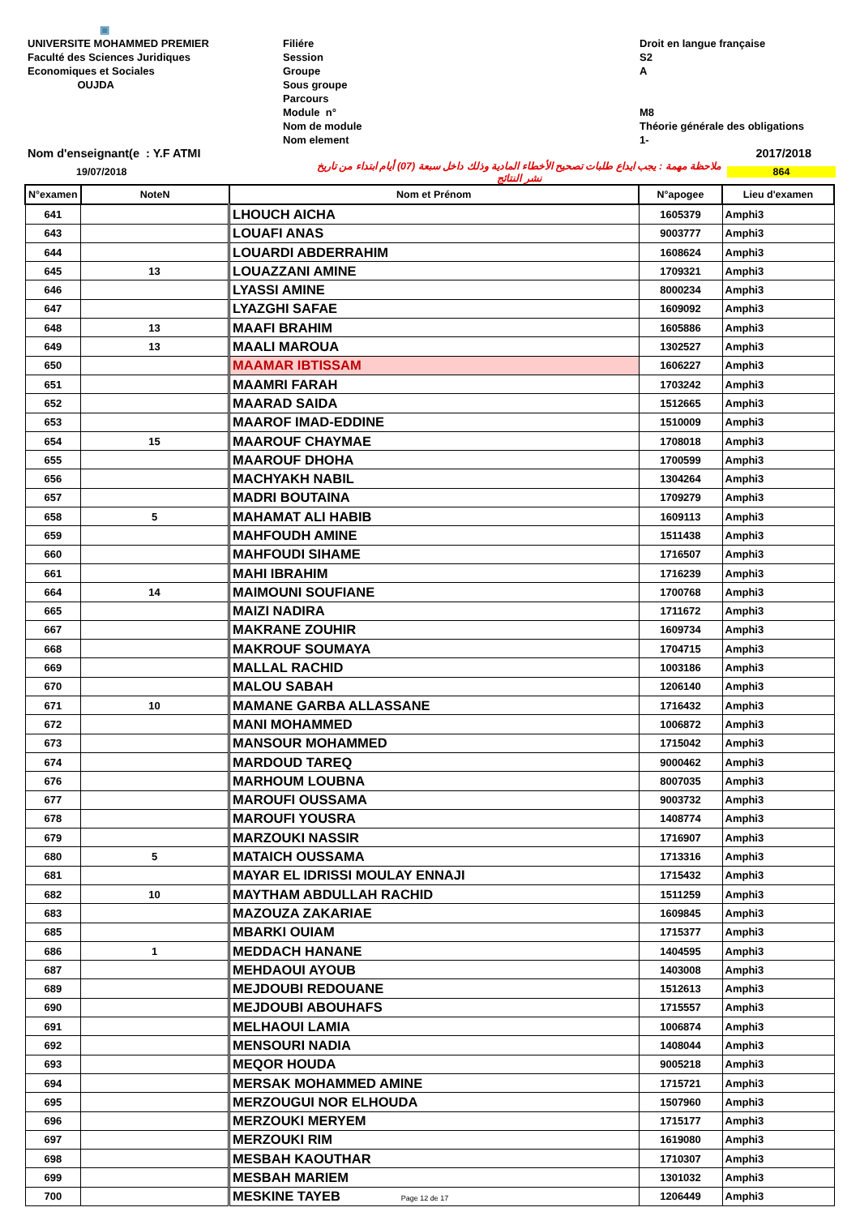▣
UNIVERSITE MOHAMMED PREMIER
Faculté des Sciences Juridiques
Economiques et Sociales
OUJDA
Filiére
Session
Groupe
Sous groupe
Parcours
Module n°
Nom de module
Nom element
Droit en langue française
S2
A
M8
Théorie générale des obligations
1-
Nom d'enseignant(e : Y.F ATMI 2017/2018
19/07/2018 ملاحظة مهمة : يجب ايداع طلبات تصحيح الأخطاء المادية وذلك داخل سبعة (07) أيام ابتداء من تاريخ نشر النتائج 864
| N°examen | NoteN | Nom et Prénom | N°apogee | Lieu d'examen |
| --- | --- | --- | --- | --- |
| 641 | | LHOUCH AICHA | 1605379 | Amphi3 |
| 643 | | LOUAFI ANAS | 9003777 | Amphi3 |
| 644 | | LOUARDI ABDERRAHIM | 1608624 | Amphi3 |
| 645 | 13 | LOUAZZANI AMINE | 1709321 | Amphi3 |
| 646 | | LYASSI AMINE | 8000234 | Amphi3 |
| 647 | | LYAZGHI SAFAE | 1609092 | Amphi3 |
| 648 | 13 | MAAFI BRAHIM | 1605886 | Amphi3 |
| 649 | 13 | MAALI MAROUA | 1302527 | Amphi3 |
| 650 | | MAAMAR IBTISSAM | 1606227 | Amphi3 |
| 651 | | MAAMRI FARAH | 1703242 | Amphi3 |
| 652 | | MAARAD SAIDA | 1512665 | Amphi3 |
| 653 | | MAAROF IMAD-EDDINE | 1510009 | Amphi3 |
| 654 | 15 | MAAROUF CHAYMAE | 1708018 | Amphi3 |
| 655 | | MAAROUF DHOHA | 1700599 | Amphi3 |
| 656 | | MACHYAKH NABIL | 1304264 | Amphi3 |
| 657 | | MADRI BOUTAINA | 1709279 | Amphi3 |
| 658 | 5 | MAHAMAT ALI HABIB | 1609113 | Amphi3 |
| 659 | | MAHFOUDH AMINE | 1511438 | Amphi3 |
| 660 | | MAHFOUDI SIHAME | 1716507 | Amphi3 |
| 661 | | MAHI IBRAHIM | 1716239 | Amphi3 |
| 664 | 14 | MAIMOUNI SOUFIANE | 1700768 | Amphi3 |
| 665 | | MAIZI NADIRA | 1711672 | Amphi3 |
| 667 | | MAKRANE ZOUHIR | 1609734 | Amphi3 |
| 668 | | MAKROUF SOUMAYA | 1704715 | Amphi3 |
| 669 | | MALLAL RACHID | 1003186 | Amphi3 |
| 670 | | MALOU SABAH | 1206140 | Amphi3 |
| 671 | 10 | MAMANE GARBA ALLASSANE | 1716432 | Amphi3 |
| 672 | | MANI MOHAMMED | 1006872 | Amphi3 |
| 673 | | MANSOUR MOHAMMED | 1715042 | Amphi3 |
| 674 | | MARDOUD TAREQ | 9000462 | Amphi3 |
| 676 | | MARHOUM LOUBNA | 8007035 | Amphi3 |
| 677 | | MAROUFI OUSSAMA | 9003732 | Amphi3 |
| 678 | | MAROUFI YOUSRA | 1408774 | Amphi3 |
| 679 | | MARZOUKI NASSIR | 1716907 | Amphi3 |
| 680 | 5 | MATAICH OUSSAMA | 1713316 | Amphi3 |
| 681 | | MAYAR EL IDRISSI MOULAY ENNAJI | 1715432 | Amphi3 |
| 682 | 10 | MAYTHAM ABDULLAH RACHID | 1511259 | Amphi3 |
| 683 | | MAZOUZA ZAKARIAE | 1609845 | Amphi3 |
| 685 | | MBARKI OUIAM | 1715377 | Amphi3 |
| 686 | 1 | MEDDACH HANANE | 1404595 | Amphi3 |
| 687 | | MEHDAOUI AYOUB | 1403008 | Amphi3 |
| 689 | | MEJDOUBI REDOUANE | 1512613 | Amphi3 |
| 690 | | MEJDOUBI ABOUHAFS | 1715557 | Amphi3 |
| 691 | | MELHAOUI LAMIA | 1006874 | Amphi3 |
| 692 | | MENSOURI NADIA | 1408044 | Amphi3 |
| 693 | | MEQOR HOUDA | 9005218 | Amphi3 |
| 694 | | MERSAK MOHAMMED AMINE | 1715721 | Amphi3 |
| 695 | | MERZOUGUI NOR ELHOUDA | 1507960 | Amphi3 |
| 696 | | MERZOUKI MERYEM | 1715177 | Amphi3 |
| 697 | | MERZOUKI RIM | 1619080 | Amphi3 |
| 698 | | MESBAH KAOUTHAR | 1710307 | Amphi3 |
| 699 | | MESBAH MARIEM | 1301032 | Amphi3 |
| 700 | | MESKINE TAYEB Page 12 de 17 | 1206449 | Amphi3 |